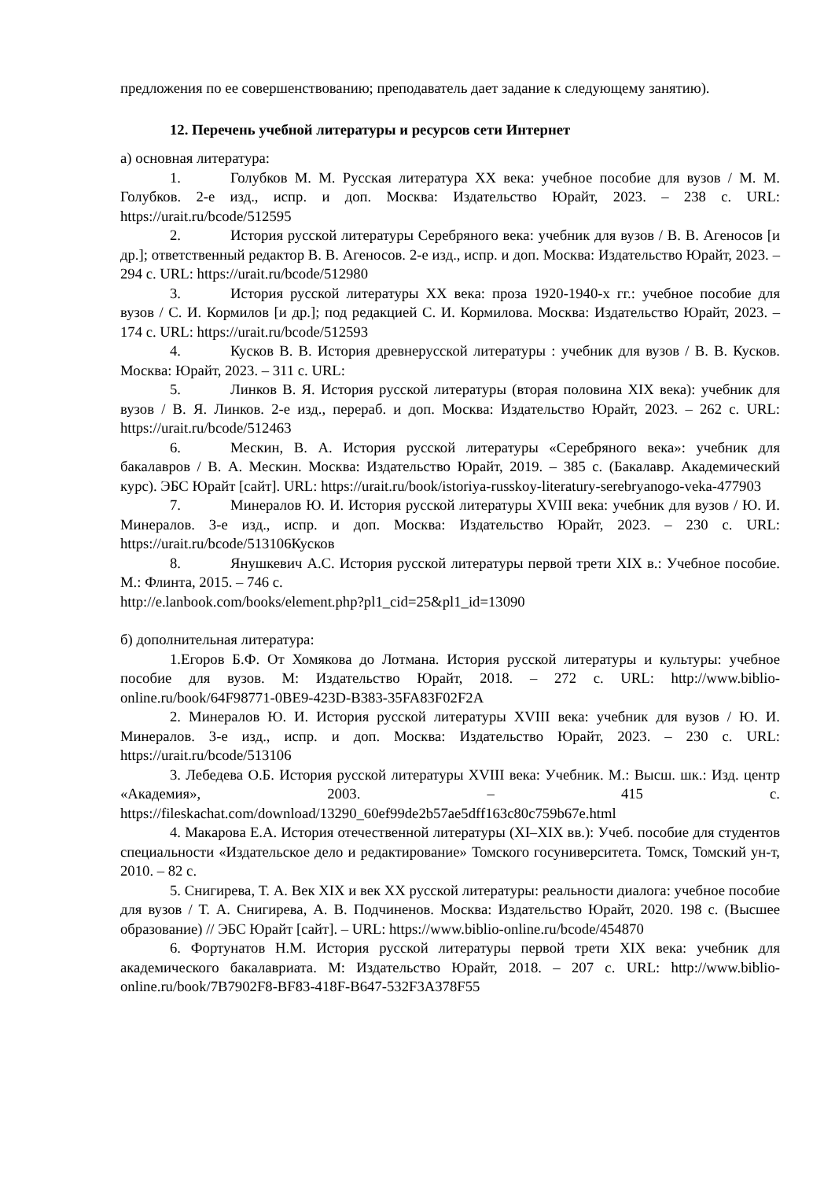предложения по ее совершенствованию; преподаватель дает задание к следующему занятию).
12. Перечень учебной литературы и ресурсов сети Интернет
а) основная литература:
1. Голубков М. М. Русская литература XX века: учебное пособие для вузов / М. М. Голубков. 2-е изд., испр. и доп. Москва: Издательство Юрайт, 2023. – 238 с. URL: https://urait.ru/bcode/512595
2. История русской литературы Серебряного века: учебник для вузов / В. В. Агеносов [и др.]; ответственный редактор В. В. Агеносов. 2-е изд., испр. и доп. Москва: Издательство Юрайт, 2023. – 294 с. URL: https://urait.ru/bcode/512980
3. История русской литературы XX века: проза 1920-1940-х гг.: учебное пособие для вузов / С. И. Кормилов [и др.]; под редакцией С. И. Кормилова. Москва: Издательство Юрайт, 2023. – 174 с. URL: https://urait.ru/bcode/512593
4. Кусков В. В. История древнерусской литературы : учебник для вузов / В. В. Кусков. Москва: Юрайт, 2023. – 311 с. URL:
5. Линков В. Я. История русской литературы (вторая половина XIX века): учебник для вузов / В. Я. Линков. 2-е изд., перераб. и доп. Москва: Издательство Юрайт, 2023. – 262 с. URL: https://urait.ru/bcode/512463
6. Мескин, В. А. История русской литературы «Серебряного века»: учебник для бакалавров / В. А. Мескин. Москва: Издательство Юрайт, 2019. – 385 с. (Бакалавр. Академический курс). ЭБС Юрайт [сайт]. URL: https://urait.ru/book/istoriya-russkoy-literatury-serebryanogo-veka-477903
7. Минералов Ю. И. История русской литературы XVIII века: учебник для вузов / Ю. И. Минералов. 3-е изд., испр. и доп. Москва: Издательство Юрайт, 2023. – 230 с. URL: https://urait.ru/bcode/513106Кусков
8. Янушкевич А.С. История русской литературы первой трети XIX в.: Учебное пособие. М.: Флинта, 2015. – 746 с.
http://e.lanbook.com/books/element.php?pl1_cid=25&pl1_id=13090
б) дополнительная литература:
1.Егоров Б.Ф. От Хомякова до Лотмана. История русской литературы и культуры: учебное пособие для вузов. М: Издательство Юрайт, 2018. – 272 с. URL: http://www.biblio-online.ru/book/64F98771-0BE9-423D-B383-35FA83F02F2A
2. Минералов Ю. И. История русской литературы XVIII века: учебник для вузов / Ю. И. Минералов. 3-е изд., испр. и доп. Москва: Издательство Юрайт, 2023. – 230 с. URL: https://urait.ru/bcode/513106
3. Лебедева О.Б. История русской литературы XVIII века: Учебник. М.: Высш. шк.: Изд. центр «Академия», 2003. – 415 с. https://fileskachat.com/download/13290_60ef99de2b57ae5dff163c80c759b67e.html
4. Макарова Е.А. История отечественной литературы (XI–XIX вв.): Учеб. пособие для студентов специальности «Издательское дело и редактирование» Томского госуниверситета. Томск, Томский ун-т, 2010. – 82 с.
5. Снигирева, Т. А. Век XIX и век XX русской литературы: реальности диалога: учебное пособие для вузов / Т. А. Снигирева, А. В. Подчиненов. Москва: Издательство Юрайт, 2020. 198 с. (Высшее образование) // ЭБС Юрайт [сайт]. – URL: https://www.biblio-online.ru/bcode/454870
6. Фортунатов Н.М. История русской литературы первой трети XIX века: учебник для академического бакалавриата. М: Издательство Юрайт, 2018. – 207 с. URL: http://www.biblio-online.ru/book/7B7902F8-BF83-418F-B647-532F3A378F55